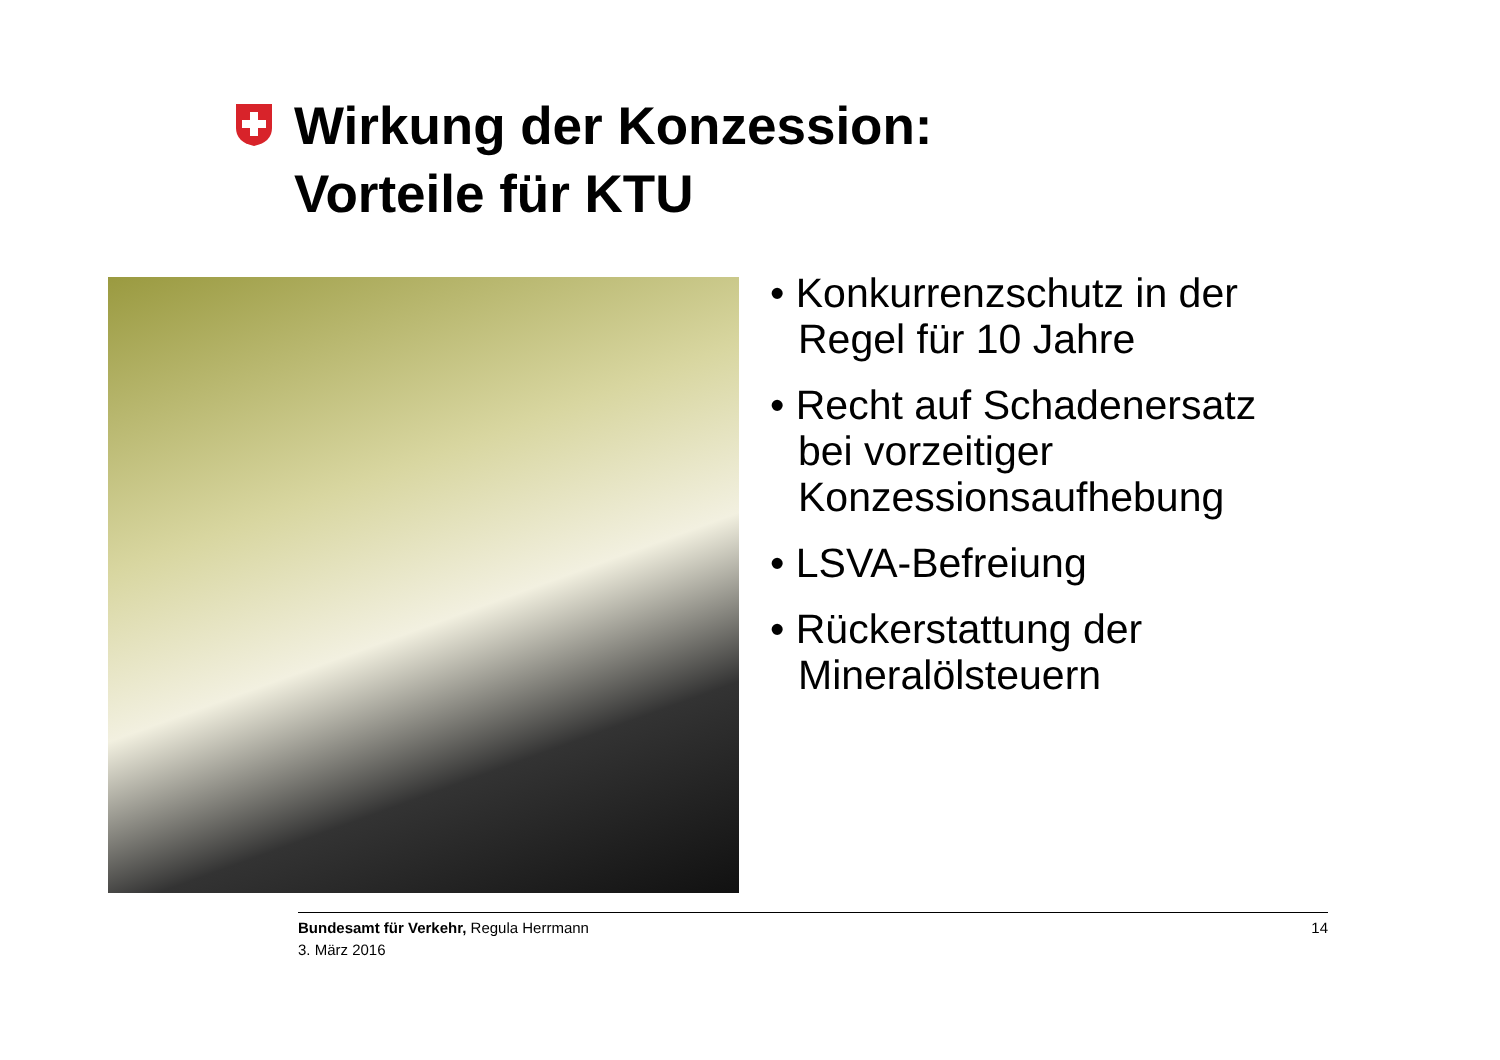Wirkung der Konzession:
Vorteile für KTU
• Konkurrenzschutz in der Regel für 10 Jahre
• Recht auf Schadenersatz bei vorzeitiger Konzessionsaufhebung
• LSVA-Befreiung
• Rückerstattung der Mineralölsteuern
14 Bundesamt für Verkehr, Regula Herrmann
3. März 2016